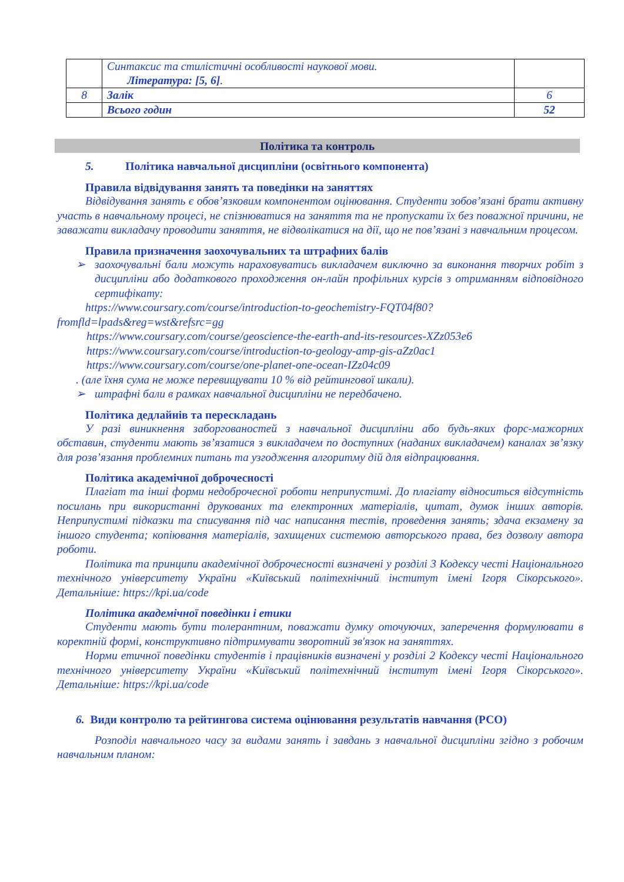| | Синтаксис та стилістичні особливості наукової мови. Література: [5, 6] . | |
| 8 | Залік | 6 |
| | Всього годин | 52 |
Політика та контроль
5. Політика навчальної дисципліни (освітнього компонента)
Правила відвідування занять та поведінки на заняттях
Відвідування занять є обов’язковим компонентом оцінювання. Студенти зобов’язані брати активну участь в навчальному процесі, не спізнюватися на заняття та не пропускати їх без поважної причини, не заважати викладачу проводити заняття, не відволікатися на дії, що не пов’язані з навчальним процесом.
Правила призначення заохочувальних та штрафних балів
➢ заохочувальні бали можуть нараховуватись викладачем виключно за виконання творчих робіт з дисципліни або додаткового проходження он-лайн профільних курсів з отриманням відповідного сертифікату:
https://www.coursary.com/course/introduction-to-geochemistry-FQT04f80?fromfld=lpads&reg=wst&refsrc=gg
https://www.coursary.com/course/geoscience-the-earth-and-its-resources-XZz053e6
https://www.coursary.com/course/introduction-to-geology-amp-gis-aZz0ac1
https://www.coursary.com/course/one-planet-one-ocean-IZz04c09
. (але їхня сума не може перевищувати 10 % від рейтингової шкали).
➢ штрафні бали в рамках навчальної дисципліни не передбачено.
Політика дедлайнів та перескладань
У разі виникнення заборгованостей з навчальної дисципліни або будь-яких форс-мажорних обставин, студенти мають зв’язатися з викладачем по доступних (наданих викладачем) каналах зв’язку для розв’язання проблемних питань та узгодження алгоритму дій для відпрацювання.
Політика академічної доброчесності
Плагіат та інші форми недоброчесної роботи неприпустимі. До плагіату відноситься відсутність посилань при використанні друкованих та електронних матеріалів, цитат, думок інших авторів. Неприпустимі підказки та списування під час написання тестів, проведення занять; здача екзамену за іншого студента; копіювання матеріалів, захищених системою авторського права, без дозволу автора роботи.
Політика та принципи академічної доброчесності визначені у розділі 3 Кодексу честі Національного технічного університету України «Київський політехнічний інститут імені Ігоря Сікорського». Детальніше: https://kpi.ua/code
Політика академічної поведінки і етики
Студенти мають бути толерантним, поважати думку оточуючих, заперечення формулювати в коректній формі, конструктивно підтримувати зворотний зв'язок на заняттях.
Норми етичної поведінки студентів і працівників визначені у розділі 2 Кодексу честі Національного технічного університету України «Київський політехнічний інститут імені Ігоря Сікорського». Детальніше: https://kpi.ua/code
6. Види контролю та рейтингова система оцінювання результатів навчання (РСО)
Розподіл навчального часу за видами занять і завдань з навчальної дисципліни згідно з робочим навчальним планом: